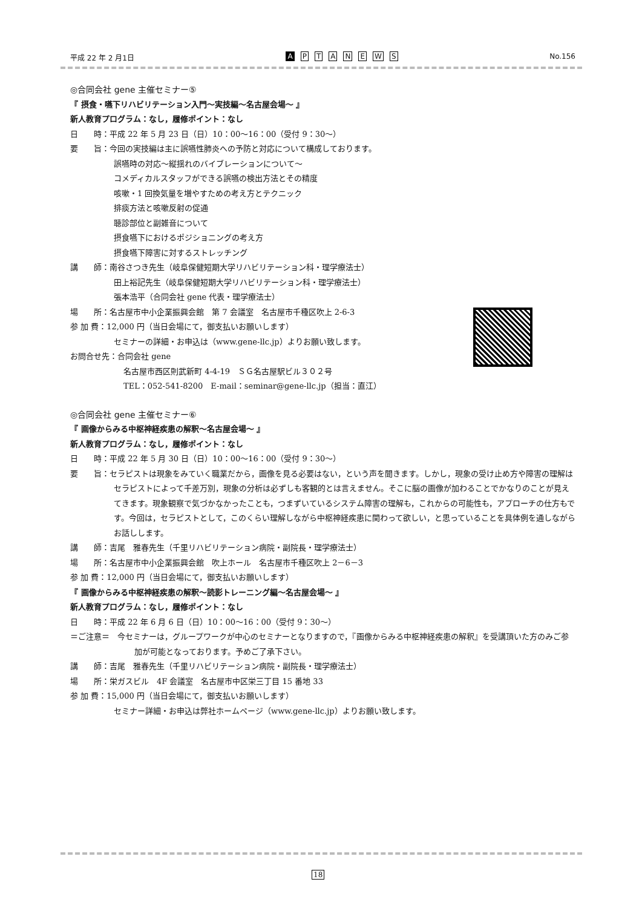平成 22 年 2 月1日 APTANEWS No.156
◎合同会社 gene 主催セミナー⑤
『 摂食・嚥下リハビリテーション入門～実技編～名古屋会場～ 』
新人教育プログラム：なし，履修ポイント：なし
日　　時：平成 22 年 5 月 23 日（日）10：00～16：00（受付 9：30～）
要　　旨：今回の実技編は主に誤嚥性肺炎への予防と対応について構成しております。
誤嚥時の対応～縦揺れのバイブレーションについて～
コメディカルスタッフができる誤嚥の検出方法とその精度
咳嗽・1 回換気量を増やすための考え方とテクニック
排痰方法と咳嗽反射の促通
聴診部位と副雑音について
摂食嚥下におけるポジショニングの考え方
摂食嚥下障害に対するストレッチング
講　　師：南谷さつき先生（岐阜保健短期大学リハビリテーション科・理学療法士）
田上裕記先生（岐阜保健短期大学リハビリテーション科・理学療法士）
張本浩平（合同会社 gene 代表・理学療法士）
場　　所：名古屋市中小企業振興会館　第 7 会議室　名古屋市千種区吹上 2-6-3
参 加 費：12,000 円（当日会場にて，御支払いお願いします）
セミナーの詳細・お申込は（www.gene-llc.jp）よりお願い致します。
お問合せ先：合同会社 gene
名古屋市西区則武新町 4-4-19　ＳＧ名古屋駅ビル３０２号
TEL：052-541-8200　E-mail：seminar@gene-llc.jp（担当：直江）
◎合同会社 gene 主催セミナー⑥
『 画像からみる中枢神経疾患の解釈～名古屋会場～ 』
新人教育プログラム：なし，履修ポイント：なし
日　　時：平成 22 年 5 月 30 日（日）10：00～16：00（受付 9：30～）
要　　旨：セラピストは現象をみていく職業だから，画像を見る必要はない，という声を聞きます。しかし，現象の受け止め方や障害の理解はセラピストによって千差万別，現象の分析は必ずしも客観的とは言えません。そこに脳の画像が加わることでかなりのことが見えてきます。現象観察で気づかなかったことも，つまずいているシステム障害の理解も，これからの可能性も，アプローチの仕方もです。今回は，セラピストとして，このくらい理解しながら中枢神経疾患に関わって欲しい，と思っていることを具体例を通しながらお話しします。
講　　師：吉尾　雅春先生（千里リハビリテーション病院・副院長・理学療法士）
場　　所：名古屋市中小企業振興会館　吹上ホール　名古屋市千種区吹上 2－6－3
参 加 費：12,000 円（当日会場にて，御支払いお願いします）
『 画像からみる中枢神経疾患の解釈～読影トレーニング編～名古屋会場～ 』
新人教育プログラム：なし，履修ポイント：なし
日　　時：平成 22 年 6 月 6 日（日）10：00～16：00（受付 9：30～）
＝ご注意＝　今セミナーは，グループワークが中心のセミナーとなりますので，『画像からみる中枢神経疾患の解釈』を受講頂いた方のみご参加が可能となっております。予めご了承下さい。
講　　師：吉尾　雅春先生（千里リハビリテーション病院・副院長・理学療法士）
場　　所：栄ガスビル　4F 会議室　名古屋市中区栄三丁目 15 番地 33
参 加 費：15,000 円（当日会場にて，御支払いお願いします）
セミナー詳細・お申込は弊社ホームページ（www.gene-llc.jp）よりお願い致します。
18